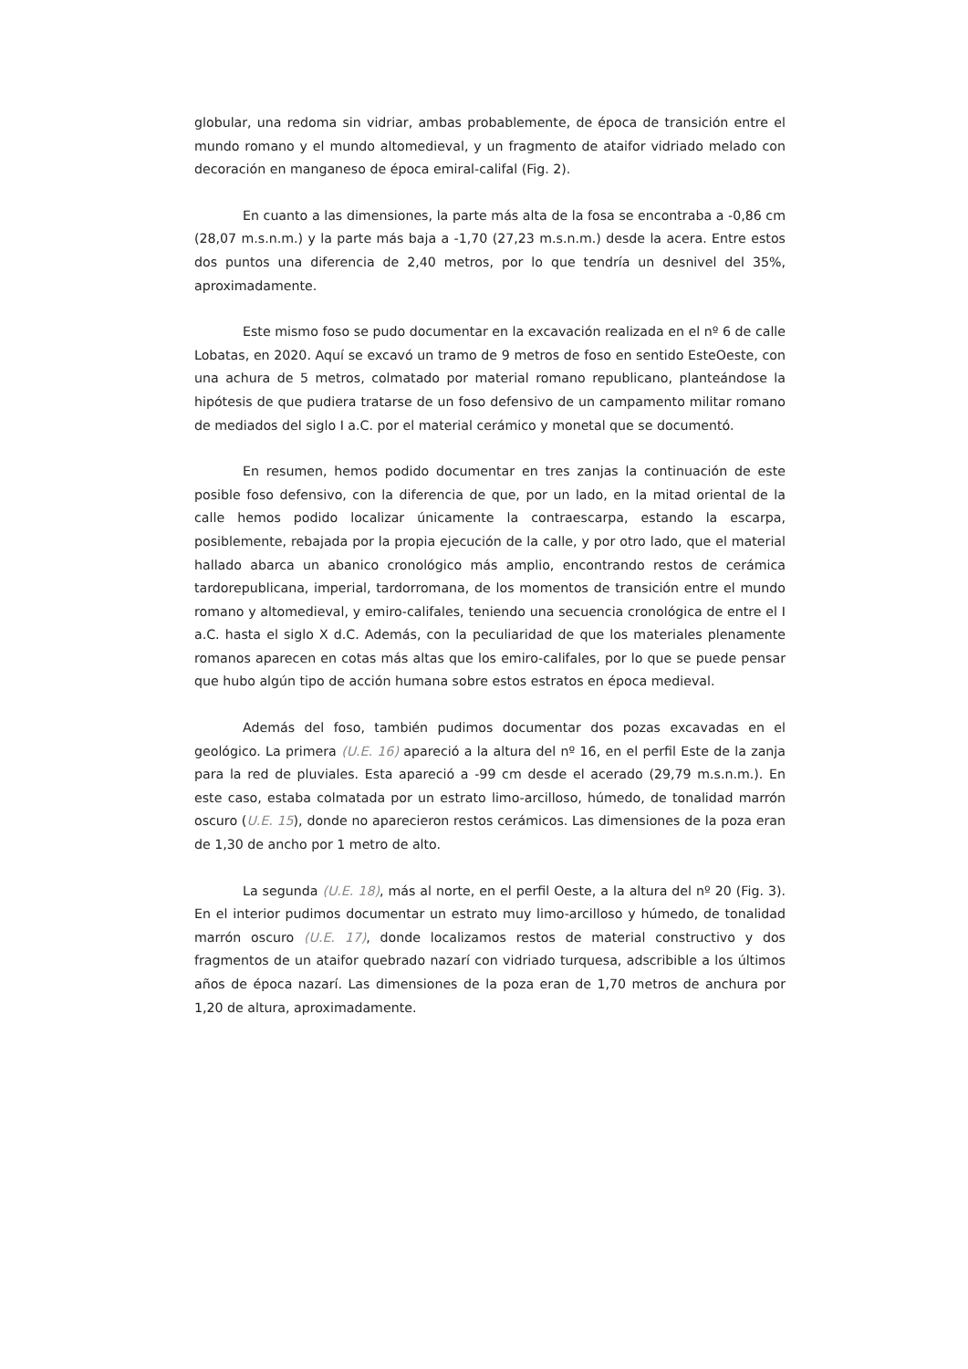globular, una redoma sin vidriar, ambas probablemente, de época de transición entre el mundo romano y el mundo altomedieval, y un fragmento de ataifor vidriado melado con decoración en manganeso de época emiral-califal (Fig. 2).
En cuanto a las dimensiones, la parte más alta de la fosa se encontraba a -0,86 cm (28,07 m.s.n.m.) y la parte más baja a -1,70 (27,23 m.s.n.m.) desde la acera. Entre estos dos puntos una diferencia de 2,40 metros, por lo que tendría un desnivel del 35%, aproximadamente.
Este mismo foso se pudo documentar en la excavación realizada en el nº 6 de calle Lobatas, en 2020. Aquí se excavó un tramo de 9 metros de foso en sentido EsteOeste, con una achura de 5 metros, colmatado por material romano republicano, planteándose la hipótesis de que pudiera tratarse de un foso defensivo de un campamento militar romano de mediados del siglo I a.C. por el material cerámico y monetal que se documentó.
En resumen, hemos podido documentar en tres zanjas la continuación de este posible foso defensivo, con la diferencia de que, por un lado, en la mitad oriental de la calle hemos podido localizar únicamente la contraescarpa, estando la escarpa, posiblemente, rebajada por la propia ejecución de la calle, y por otro lado, que el material hallado abarca un abanico cronológico más amplio, encontrando restos de cerámica tardorepublicana, imperial, tardorromana, de los momentos de transición entre el mundo romano y altomedieval, y emiro-califales, teniendo una secuencia cronológica de entre el I a.C. hasta el siglo X d.C. Además, con la peculiaridad de que los materiales plenamente romanos aparecen en cotas más altas que los emiro-califales, por lo que se puede pensar que hubo algún tipo de acción humana sobre estos estratos en época medieval.
Además del foso, también pudimos documentar dos pozas excavadas en el geológico. La primera (U.E. 16) apareció a la altura del nº 16, en el perfil Este de la zanja para la red de pluviales. Esta apareció a -99 cm desde el acerado (29,79 m.s.n.m.). En este caso, estaba colmatada por un estrato limo-arcilloso, húmedo, de tonalidad marrón oscuro (U.E. 15), donde no aparecieron restos cerámicos. Las dimensiones de la poza eran de 1,30 de ancho por 1 metro de alto.
La segunda (U.E. 18), más al norte, en el perfil Oeste, a la altura del nº 20 (Fig. 3). En el interior pudimos documentar un estrato muy limo-arcilloso y húmedo, de tonalidad marrón oscuro (U.E. 17), donde localizamos restos de material constructivo y dos fragmentos de un ataifor quebrado nazarí con vidriado turquesa, adscribible a los últimos años de época nazarí. Las dimensiones de la poza eran de 1,70 metros de anchura por 1,20 de altura, aproximadamente.